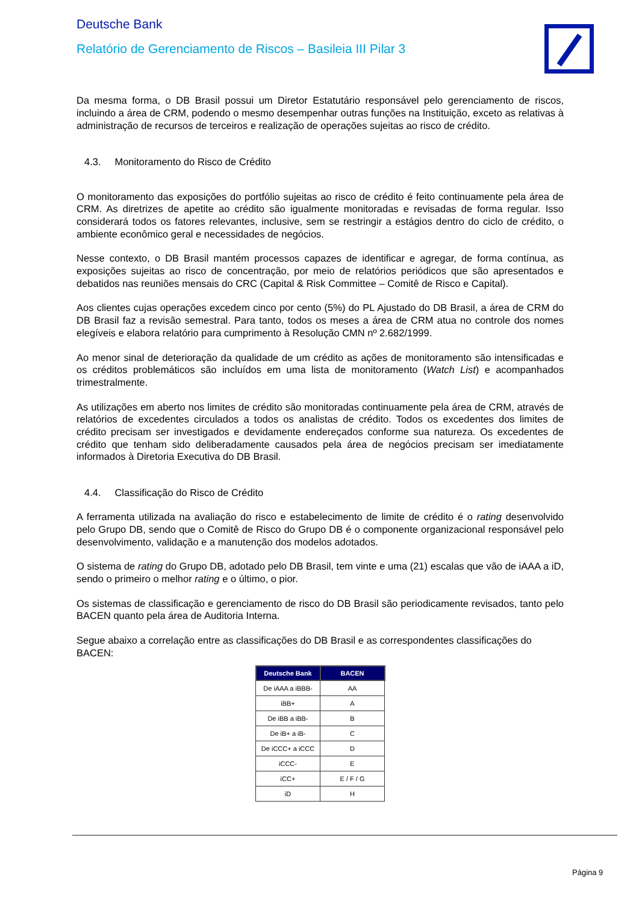Deutsche Bank
Relatório de Gerenciamento de Riscos – Basileia III Pilar 3
Da mesma forma, o DB Brasil possui um Diretor Estatutário responsável pelo gerenciamento de riscos, incluindo a área de CRM, podendo o mesmo desempenhar outras funções na Instituição, exceto as relativas à administração de recursos de terceiros e realização de operações sujeitas ao risco de crédito.
4.3. Monitoramento do Risco de Crédito
O monitoramento das exposições do portfólio sujeitas ao risco de crédito é feito continuamente pela área de CRM. As diretrizes de apetite ao crédito são igualmente monitoradas e revisadas de forma regular. Isso considerará todos os fatores relevantes, inclusive, sem se restringir a estágios dentro do ciclo de crédito, o ambiente econômico geral e necessidades de negócios.
Nesse contexto, o DB Brasil mantém processos capazes de identificar e agregar, de forma contínua, as exposições sujeitas ao risco de concentração, por meio de relatórios periódicos que são apresentados e debatidos nas reuniões mensais do CRC (Capital & Risk Committee – Comitê de Risco e Capital).
Aos clientes cujas operações excedem cinco por cento (5%) do PL Ajustado do DB Brasil, a área de CRM do DB Brasil faz a revisão semestral. Para tanto, todos os meses a área de CRM atua no controle dos nomes elegíveis e elabora relatório para cumprimento à Resolução CMN nº 2.682/1999.
Ao menor sinal de deterioração da qualidade de um crédito as ações de monitoramento são intensificadas e os créditos problemáticos são incluídos em uma lista de monitoramento (Watch List) e acompanhados trimestralmente.
As utilizações em aberto nos limites de crédito são monitoradas continuamente pela área de CRM, através de relatórios de excedentes circulados a todos os analistas de crédito. Todos os excedentes dos limites de crédito precisam ser investigados e devidamente endereçados conforme sua natureza. Os excedentes de crédito que tenham sido deliberadamente causados pela área de negócios precisam ser imediatamente informados à Diretoria Executiva do DB Brasil.
4.4. Classificação do Risco de Crédito
A ferramenta utilizada na avaliação do risco e estabelecimento de limite de crédito é o rating desenvolvido pelo Grupo DB, sendo que o Comitê de Risco do Grupo DB é o componente organizacional responsável pelo desenvolvimento, validação e a manutenção dos modelos adotados.
O sistema de rating do Grupo DB, adotado pelo DB Brasil, tem vinte e uma (21) escalas que vão de iAAA a iD, sendo o primeiro o melhor rating e o último, o pior.
Os sistemas de classificação e gerenciamento de risco do DB Brasil são periodicamente revisados, tanto pelo BACEN quanto pela área de Auditoria Interna.
Segue abaixo a correlação entre as classificações do DB Brasil e as correspondentes classificações do BACEN:
| Deutsche Bank | BACEN |
| --- | --- |
| De iAAA a iBBB- | AA |
| iBB+ | A |
| De iBB a iBB- | B |
| De iB+ a iB- | C |
| De iCCC+ a iCCC | D |
| iCCC- | E |
| iCC+ | E / F / G |
| iD | H |
Página 9